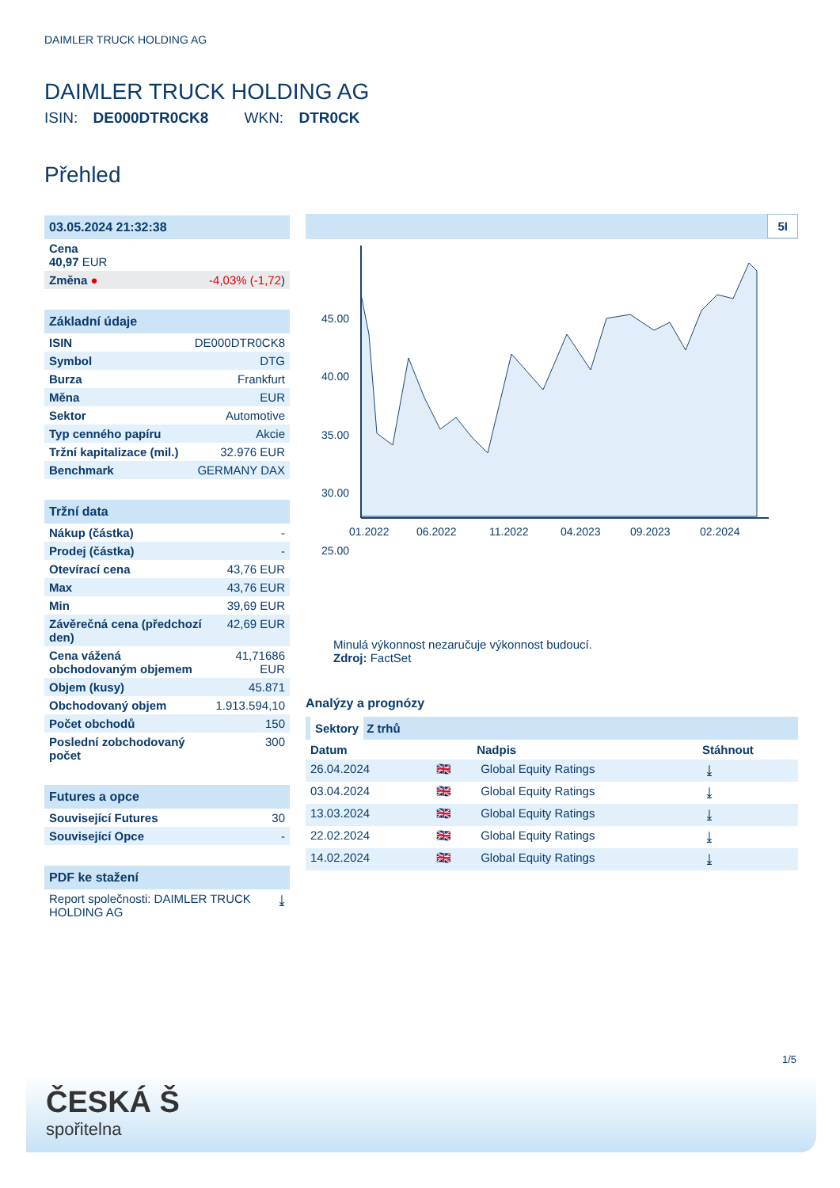DAIMLER TRUCK HOLDING AG
DAIMLER TRUCK HOLDING AG
ISIN: DE000DTR0CK8 WKN: DTR0CK
Přehled
| 03.05.2024 21:32:38 | |
| Cena 40,97 EUR | |
| Změna ● | -4,03% (-1,72 ) |
| Základní údaje | |
| ISIN | DE000DTR0CK8 |
| Symbol | DTG |
| Burza | Frankfurt |
| Měna | EUR |
| Sektor | Automotive |
| Typ cenného papíru | Akcie |
| Tržní kapitalizace (mil.) | 32.976 EUR |
| Benchmark | GERMANY DAX |
| Tržní data | |
| Nákup (částka) | - |
| Prodej (částka) | - |
| Otevírací cena | 43,76 EUR |
| Max | 43,76 EUR |
| Min | 39,69 EUR |
| Závěrečná cena (předchozí den) | 42,69 EUR |
| Cena vážená obchodovaným objemem | 41,71686 EUR |
| Objem (kusy) | 45.871 |
| Obchodovaný objem | 1.913.594,10 |
| Počet obchodů | 150 |
| Poslední zobchodovaný počet | 300 |
| Futures a opce | |
| Související Futures | 30 |
| Související Opce | - |
| PDF ke stažení | |
| Report společnosti: DAIMLER TRUCK HOLDING AG | ⤓ |
5I
45.00
40.00
35.00
30.00
25.00
01.2022
06.2022
11.2022
04.2023
09.2023
02.2024
Minulá výkonnost nezaručuje výkonnost budoucí.
Zdroj: FactSet
Analýzy a prognózy
Sektory Z trhů
| Datum | | Nadpis | Stáhnout |
| --- | --- | --- | --- |
| 26.04.2024 | 🇬🇧 | Global Equity Ratings | ⤓ |
| 03.04.2024 | 🇬🇧 | Global Equity Ratings | ⤓ |
| 13.03.2024 | 🇬🇧 | Global Equity Ratings | ⤓ |
| 22.02.2024 | 🇬🇧 | Global Equity Ratings | ⤓ |
| 14.02.2024 | 🇬🇧 | Global Equity Ratings | ⤓ |
1/5
ČESKÁ Š
spořitelna